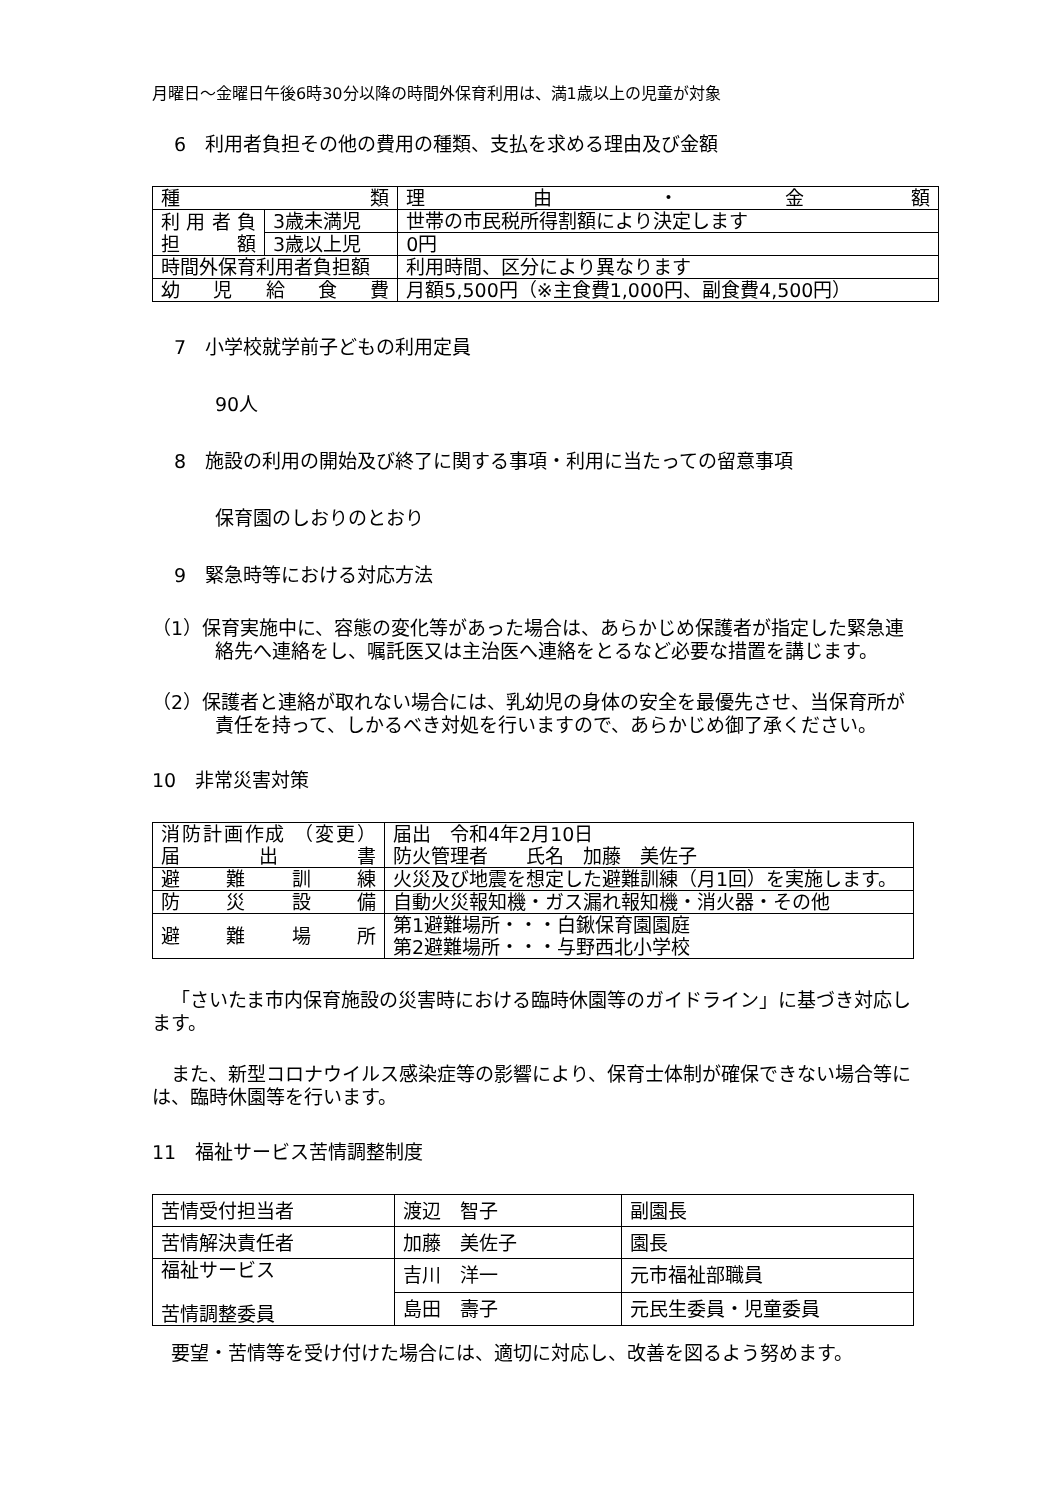月曜日～金曜日午後6時30分以降の時間外保育利用は、満1歳以上の児童が対象
6　利用者負担その他の費用の種類、支払を求める理由及び金額
| 種 類 | | 理 由 ・ 金 額 |
| 利用者負 担 額 | 3歳未満児 | 世帯の市民税所得割額により決定します |
| | 3歳以上児 | 0円 |
| 時間外保育利用者負担額 | | 利用時間、区分により異なります |
| 幼 児 給 食 費 | | 月額5,500円（※主食費1,000円、副食費4,500円） |
7　小学校就学前子どもの利用定員
90人
8　施設の利用の開始及び終了に関する事項・利用に当たっての留意事項
保育園のしおりのとおり
9　緊急時等における対応方法
（1）保育実施中に、容態の変化等があった場合は、あらかじめ保護者が指定した緊急連絡先へ連絡をし、嘱託医又は主治医へ連絡をとるなど必要な措置を講じます。
（2）保護者と連絡が取れない場合には、乳幼児の身体の安全を最優先させ、当保育所が責任を持って、しかるべき対処を行いますので、あらかじめ御了承ください。
10　非常災害対策
| 消防計画作成 （変更）届出書 | 届出 令和4年2月10日 防火管理者 氏名 加藤 美佐子 |
| 避 難 訓 練 | 火災及び地震を想定した避難訓練（月1回）を実施します。 |
| 防 災 設 備 | 自動火災報知機・ガス漏れ報知機・消火器・その他 |
| 避 難 場 所 | 第1避難場所・・・白鍬保育園園庭 第2避難場所・・・与野西北小学校 |
「さいたま市内保育施設の災害時における臨時休園等のガイドライン」に基づき対応します。
また、新型コロナウイルス感染症等の影響により、保育士体制が確保できない場合等には、臨時休園等を行います。
11　福祉サービス苦情調整制度
| 苦情受付担当者 | 渡辺 智子 | 副園長 |
| 苦情解決責任者 | 加藤 美佐子 | 園長 |
| 福祉サービス 苦情調整委員 | 吉川 洋一 | 元市福祉部職員 |
| | 島田 壽子 | 元民生委員・児童委員 |
要望・苦情等を受け付けた場合には、適切に対応し、改善を図るよう努めます。